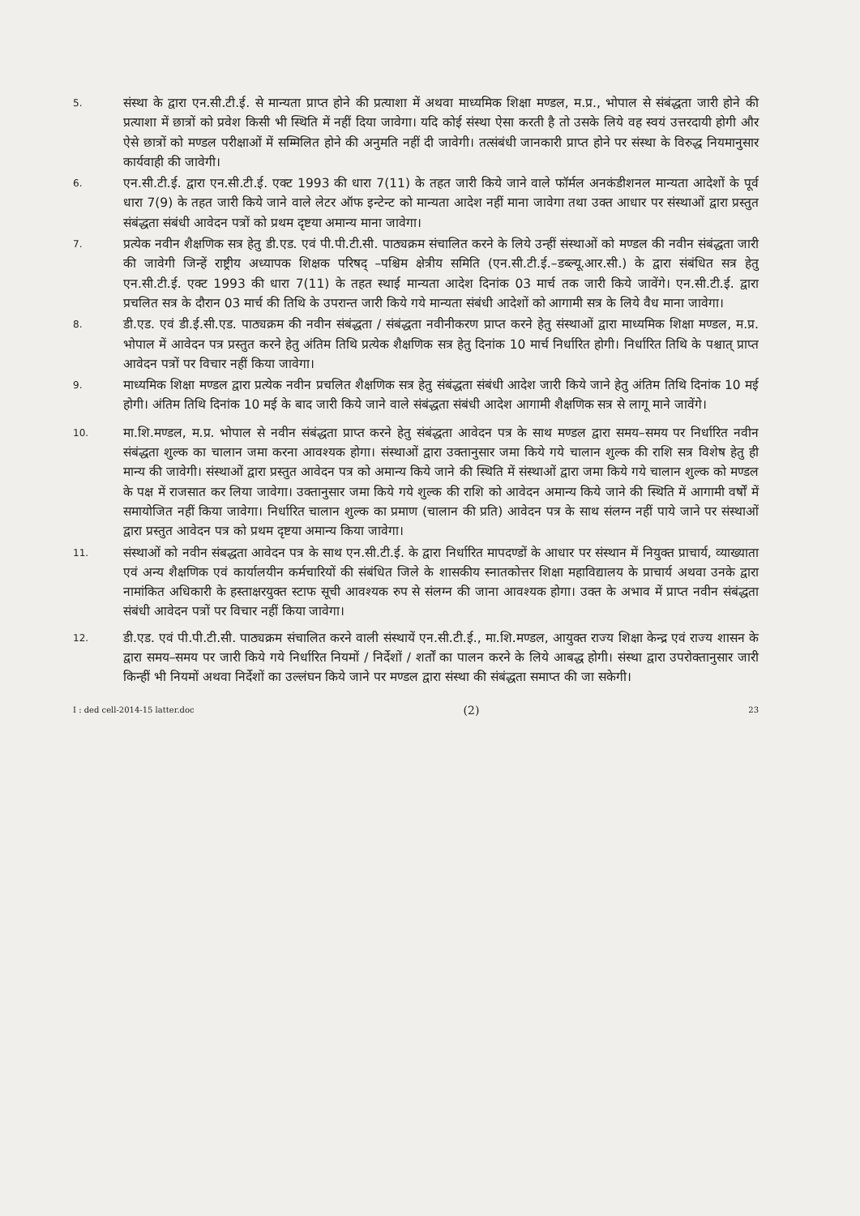5.
संस्था के द्वारा एन.सी.टी.ई. से मान्यता प्राप्त होने की प्रत्याशा में अथवा माध्यमिक शिक्षा मण्डल, म.प्र., भोपाल से संबंद्धता जारी होने की प्रत्याशा में छात्रों को प्रवेश किसी भी स्थिति में नहीं दिया जावेगा। यदि कोई संस्था ऐसा करती है तो उसके लिये वह स्वयं उत्तरदायी होगी और ऐसे छात्रों को मण्डल परीक्षाओं में सम्मिलित होने की अनुमति नहीं दी जावेगी। तत्संबंधी जानकारी प्राप्त होने पर संस्था के विरुद्ध नियमानुसार कार्यवाही की जावेगी।
6.
एन.सी.टी.ई. द्वारा एन.सी.टी.ई. एक्ट 1993 की धारा 7(11) के तहत जारी किये जाने वाले फॉर्मल अनकंडीशनल मान्यता आदेशों के पूर्व धारा 7(9) के तहत जारी किये जाने वाले लेटर ऑफ इन्टेन्ट को मान्यता आदेश नहीं माना जावेगा तथा उक्त आधार पर संस्थाओं द्वारा प्रस्तुत संबंद्धता संबंधी आवेदन पत्रों को प्रथम दृष्टया अमान्य माना जावेगा।
7.
प्रत्येक नवीन शैक्षणिक सत्र हेतु डी.एड. एवं पी.पी.टी.सी. पाठ्यक्रम संचालित करने के लिये उन्हीं संस्थाओं को मण्डल की नवीन संबंद्धता जारी की जावेगी जिन्हें राष्ट्रीय अध्यापक शिक्षक परिषद् –पश्चिम क्षेत्रीय समिति (एन.सी.टी.ई.–डब्ल्यू.आर.सी.) के द्वारा संबंधित सत्र हेतु एन.सी.टी.ई. एक्ट 1993 की धारा 7(11) के तहत स्थाई मान्यता आदेश दिनांक 03 मार्च तक जारी किये जावेंगे। एन.सी.टी.ई. द्वारा प्रचलित सत्र के दौरान 03 मार्च की तिथि के उपरान्त जारी किये गये मान्यता संबंधी आदेशों को आगामी सत्र के लिये वैध माना जावेगा।
8.
डी.एड. एवं डी.ई.सी.एड. पाठ्यक्रम की नवीन संबंद्धता / संबंद्धता नवीनीकरण प्राप्त करने हेतु संस्थाओं द्वारा माध्यमिक शिक्षा मण्डल, म.प्र. भोपाल में आवेदन पत्र प्रस्तुत करने हेतु अंतिम तिथि प्रत्येक शैक्षणिक सत्र हेतु दिनांक 10 मार्च निर्धारित होगी। निर्धारित तिथि के पश्चात् प्राप्त आवेदन पत्रों पर विचार नहीं किया जावेगा।
9.
माध्यमिक शिक्षा मण्डल द्वारा प्रत्येक नवीन प्रचलित शैक्षणिक सत्र हेतु संबंद्धता संबंधी आदेश जारी किये जाने हेतु अंतिम तिथि दिनांक 10 मई होगी। अंतिम तिथि दिनांक 10 मई के बाद जारी किये जाने वाले संबंद्धता संबंधी आदेश आगामी शैक्षणिक सत्र से लागू माने जावेंगे।
10.
मा.शि.मण्डल, म.प्र. भोपाल से नवीन संबंद्धता प्राप्त करने हेतु संबंद्धता आवेदन पत्र के साथ मण्डल द्वारा समय–समय पर निर्धारित नवीन संबंद्धता शुल्क का चालान जमा करना आवश्यक होगा। संस्थाओं द्वारा उक्तानुसार जमा किये गये चालान शुल्क की राशि सत्र विशेष हेतु ही मान्य की जावेगी। संस्थाओं द्वारा प्रस्तुत आवेदन पत्र को अमान्य किये जाने की स्थिति में संस्थाओं द्वारा जमा किये गये चालान शुल्क को मण्डल के पक्ष में राजसात कर लिया जावेगा। उक्तानुसार जमा किये गये शुल्क की राशि को आवेदन अमान्य किये जाने की स्थिति में आगामी वर्षों में समायोजित नहीं किया जावेगा। निर्धारित चालान शुल्क का प्रमाण (चालान की प्रति) आवेदन पत्र के साथ संलग्न नहीं पाये जाने पर संस्थाओं द्वारा प्रस्तुत आवेदन पत्र को प्रथम दृष्टया अमान्य किया जावेगा।
11.
संस्थाओं को नवीन संबद्धता आवेदन पत्र के साथ एन.सी.टी.ई. के द्वारा निर्धारित मापदण्डों के आधार पर संस्थान में नियुक्त प्राचार्य, व्याख्याता एवं अन्य शैक्षणिक एवं कार्यालयीन कर्मचारियों की संबंधित जिले के शासकीय स्नातकोत्तर शिक्षा महाविद्यालय के प्राचार्य अथवा उनके द्वारा नामांकित अधिकारी के हस्ताक्षरयुक्त स्टाफ सूची आवश्यक रुप से संलग्न की जाना आवश्यक होगा। उक्त के अभाव में प्राप्त नवीन संबंद्धता संबंधी आवेदन पत्रों पर विचार नहीं किया जावेगा।
12.
डी.एड. एवं पी.पी.टी.सी. पाठ्यक्रम संचालित करने वाली संस्थायें एन.सी.टी.ई., मा.शि.मण्डल, आयुक्त राज्य शिक्षा केन्द्र एवं राज्य शासन के द्वारा समय–समय पर जारी किये गये निर्धारित नियमों / निर्देशों / शर्तों का पालन करने के लिये आबद्ध होगी। संस्था द्वारा उपरोक्तानुसार जारी किन्हीं भी नियमों अथवा निर्देशों का उल्लंघन किये जाने पर मण्डल द्वारा संस्था की संबंद्धता समाप्त की जा सकेगी।
I : ded cell-2014-15 latter.doc (2) 23